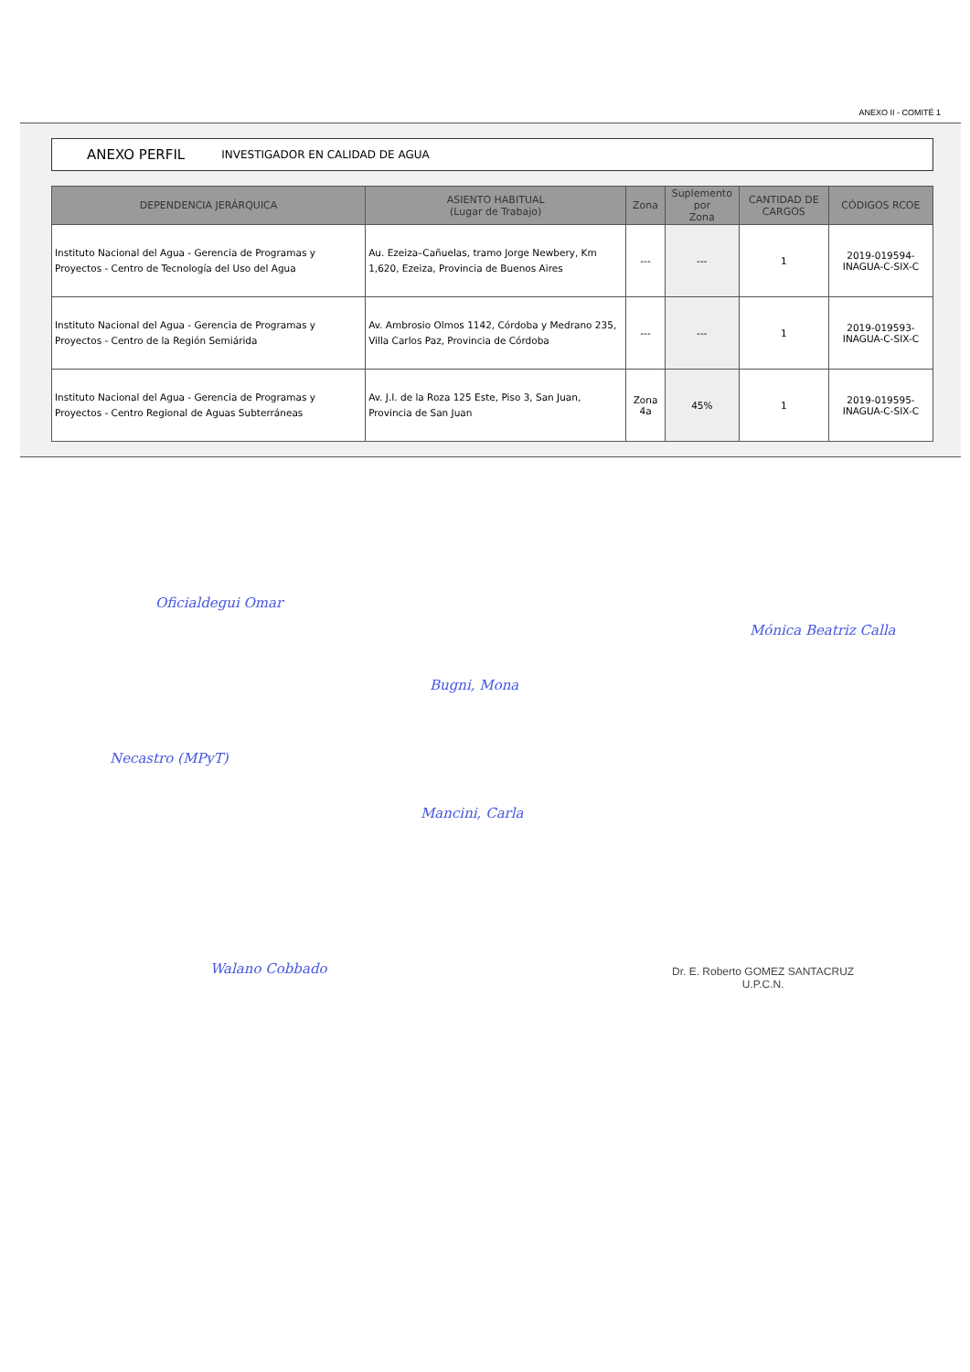ANEXO II - COMITÉ 1
ANEXO PERFIL INVESTIGADOR EN CALIDAD DE AGUA
| DEPENDENCIA JERÁRQUICA | ASIENTO HABITUAL (Lugar de Trabajo) | Zona | Suplemento por Zona | CANTIDAD DE CARGOS | CÓDIGOS RCOE |
| --- | --- | --- | --- | --- | --- |
| Instituto Nacional del Agua - Gerencia de Programas y Proyectos - Centro de Tecnología del Uso del Agua | Au. Ezeiza–Cañuelas, tramo Jorge Newbery, Km 1,620, Ezeiza, Provincia de Buenos Aires | --- | --- | 1 | 2019-019594-INAGUA-C-SIX-C |
| Instituto Nacional del Agua - Gerencia de Programas y Proyectos - Centro de la Región Semiárida | Av. Ambrosio Olmos 1142, Córdoba y Medrano 235, Villa Carlos Paz, Provincia de Córdoba | --- | --- | 1 | 2019-019593-INAGUA-C-SIX-C |
| Instituto Nacional del Agua - Gerencia de Programas y Proyectos - Centro Regional de Aguas Subterráneas | Av. J.I. de la Roza 125 Este, Piso 3, San Juan, Provincia de San Juan | Zona 4a | 45% | 1 | 2019-019595-INAGUA-C-SIX-C |
Oficialdegui Omar
Bugni, Mona
Mónica Beatriz Calla
Necastro (MPyT)
Mancini, Carla
Walano Cobbado
Dr. E. Roberto GOMEZ SANTACRUZ
U.P.C.N.